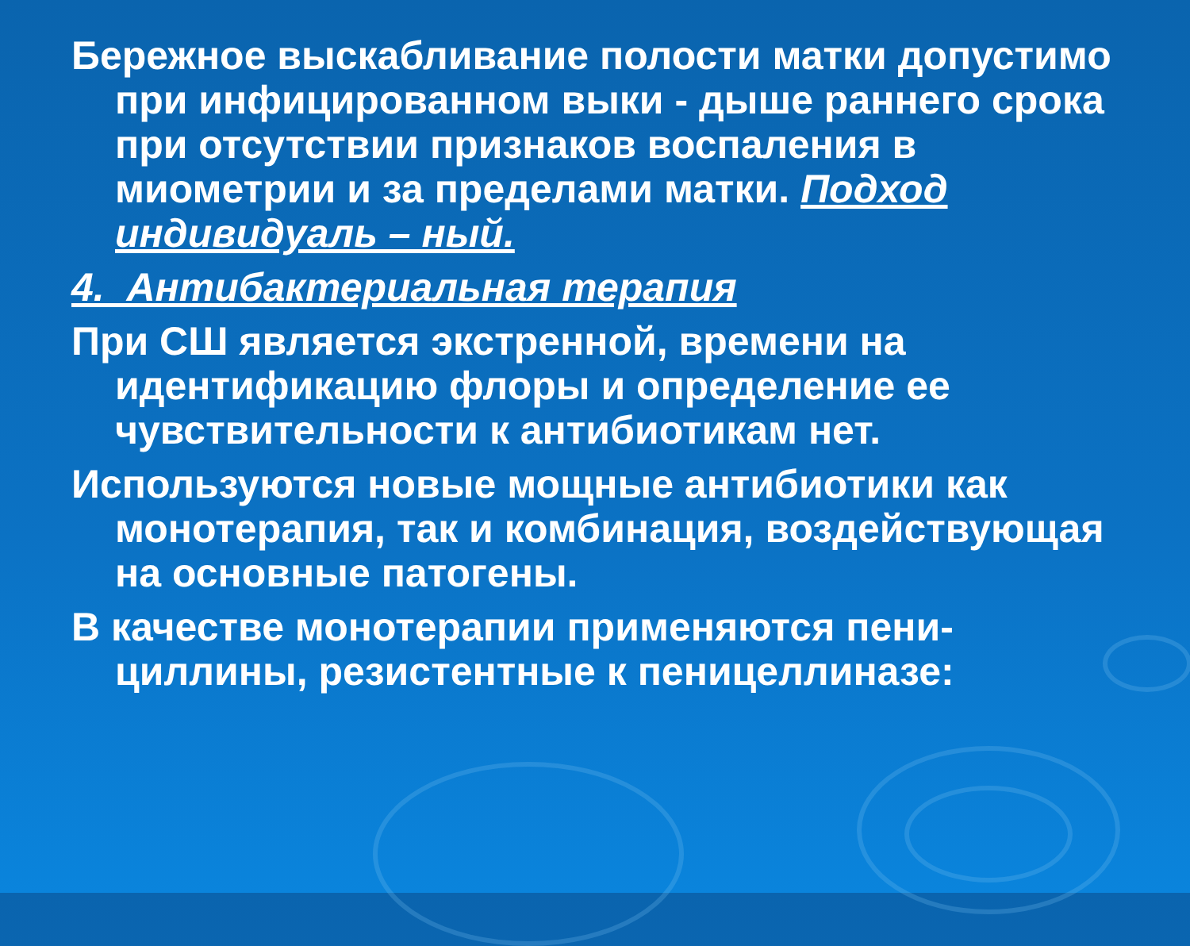Бережное выскабливание полости матки допустимо при инфицированном выки - дыше раннего срока при отсутствии признаков воспаления в миометрии и за пределами матки. Подход индивидуаль – ный.
4. Антибактериальная терапия
При СШ является экстренной, времени на идентификацию флоры и определение ее чувствительности к антибиотикам нет.
Используются новые мощные антибиотики как монотерапия, так и комбинация, воздействующая на основные патогены.
В качестве монотерапии применяются пени- циллины, резистентные к пеницеллиназе: